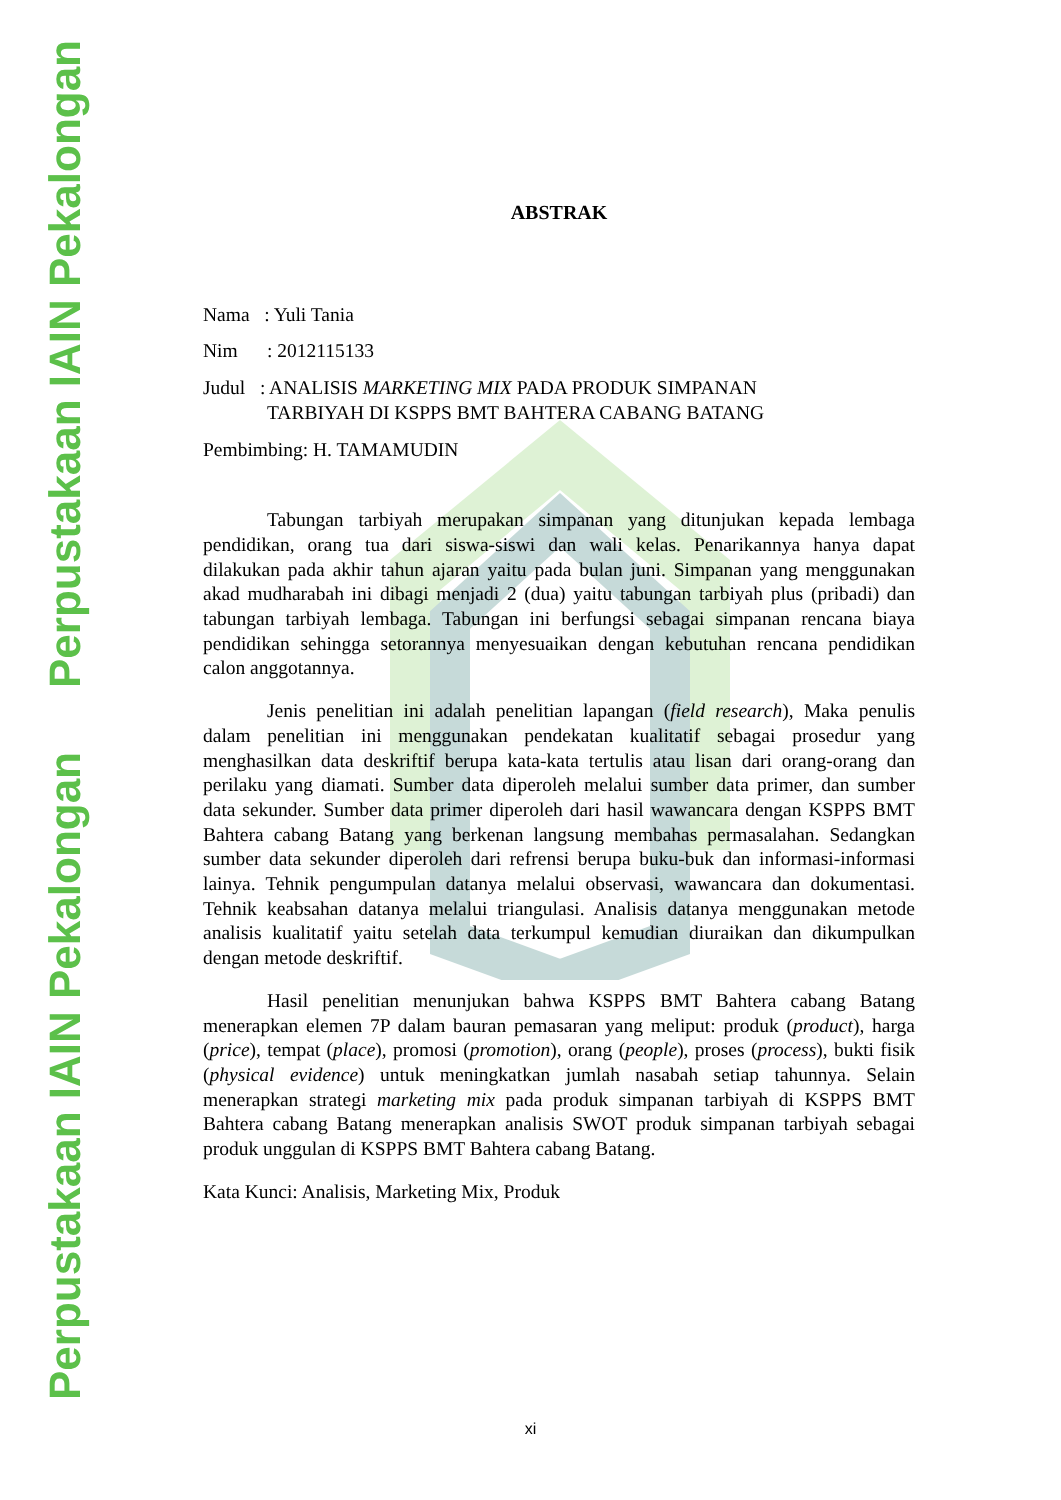Perpustakaan IAIN Pekalongan
Perpustakaan IAIN Pekalongan
ABSTRAK
Nama : Yuli Tania
Nim : 2012115133
Judul : ANALISIS MARKETING MIX PADA PRODUK SIMPANAN
TARBIYAH DI KSPPS BMT BAHTERA CABANG BATANG
Pembimbing: H. TAMAMUDIN
Tabungan tarbiyah merupakan simpanan yang ditunjukan kepada lembaga pendidikan, orang tua dari siswa-siswi dan wali kelas. Penarikannya hanya dapat dilakukan pada akhir tahun ajaran yaitu pada bulan juni. Simpanan yang menggunakan akad mudharabah ini dibagi menjadi 2 (dua) yaitu tabungan tarbiyah plus (pribadi) dan tabungan tarbiyah lembaga. Tabungan ini berfungsi sebagai simpanan rencana biaya pendidikan sehingga setorannya menyesuaikan dengan kebutuhan rencana pendidikan calon anggotannya.
Jenis penelitian ini adalah penelitian lapangan (field research), Maka penulis dalam penelitian ini menggunakan pendekatan kualitatif sebagai prosedur yang menghasilkan data deskriftif berupa kata-kata tertulis atau lisan dari orang-orang dan perilaku yang diamati. Sumber data diperoleh melalui sumber data primer, dan sumber data sekunder. Sumber data primer diperoleh dari hasil wawancara dengan KSPPS BMT Bahtera cabang Batang yang berkenan langsung membahas permasalahan. Sedangkan sumber data sekunder diperoleh dari refrensi berupa buku-buk dan informasi-informasi lainya. Tehnik pengumpulan datanya melalui observasi, wawancara dan dokumentasi. Tehnik keabsahan datanya melalui triangulasi. Analisis datanya menggunakan metode analisis kualitatif yaitu setelah data terkumpul kemudian diuraikan dan dikumpulkan dengan metode deskriftif.
Hasil penelitian menunjukan bahwa KSPPS BMT Bahtera cabang Batang menerapkan elemen 7P dalam bauran pemasaran yang meliput: produk (product), harga (price), tempat (place), promosi (promotion), orang (people), proses (process), bukti fisik (physical evidence) untuk meningkatkan jumlah nasabah setiap tahunnya. Selain menerapkan strategi marketing mix pada produk simpanan tarbiyah di KSPPS BMT Bahtera cabang Batang menerapkan analisis SWOT produk simpanan tarbiyah sebagai produk unggulan di KSPPS BMT Bahtera cabang Batang.
Kata Kunci: Analisis, Marketing Mix, Produk
xi